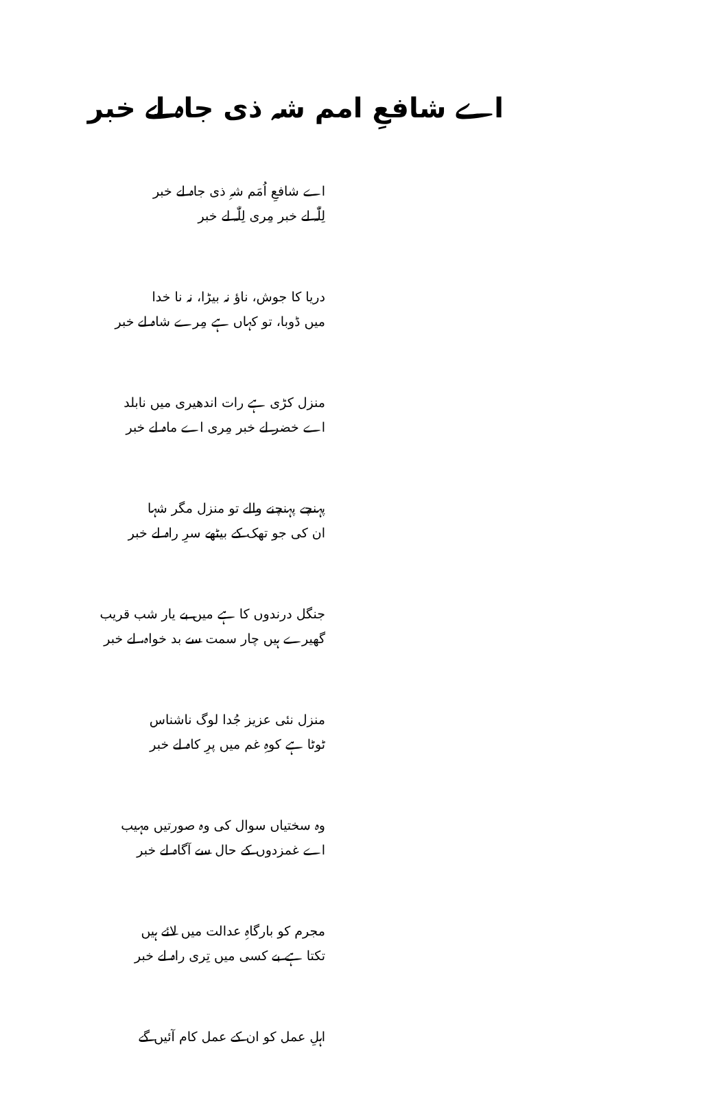اے شافعِ امم شہ ذی جاہ لے خبر
اے شافعِ اُمَم شہِ ذی جاہ لے خبر
لِلّٰہ لے خبر مِری لِلّٰہ لے خبر
دریا کا جوش، ناؤ نہ بیڑا، نہ نا خدا
میں ڈوبا، تو کہاں ہے مِرے شاہ لے خبر
منزل کڑی ہے رات اندھیری میں نابلد
اے خضر لے خبر مِری اے ماہ لے خبر
پہنچے پہنچنے والے تو منزل مگر شہا
ان کی جو تھک کے بیٹھے سرِ راہ لے خبر
جنگل درندوں کا ہے میں بے یار شب قریب
گھیرے ہیں چار سمت سے بد خواہ، لے خبر
منزل نئی عزیز جُدا لوگ ناشناس
ٹوٹا ہے کوہِ غم میں پرِ کاہ لے خبر
وہ سختیاں سوال کی وہ صورتیں مہیب
اے غمزدوں کے حال سے آگاہ لے خبر
مجرم کو بارگاہِ عدالت میں لائے ہیں
تکتا ہے بے کسی میں تِری راہ لے خبر
اہلِ عمل کو ان کے عمل کام آئیں گے